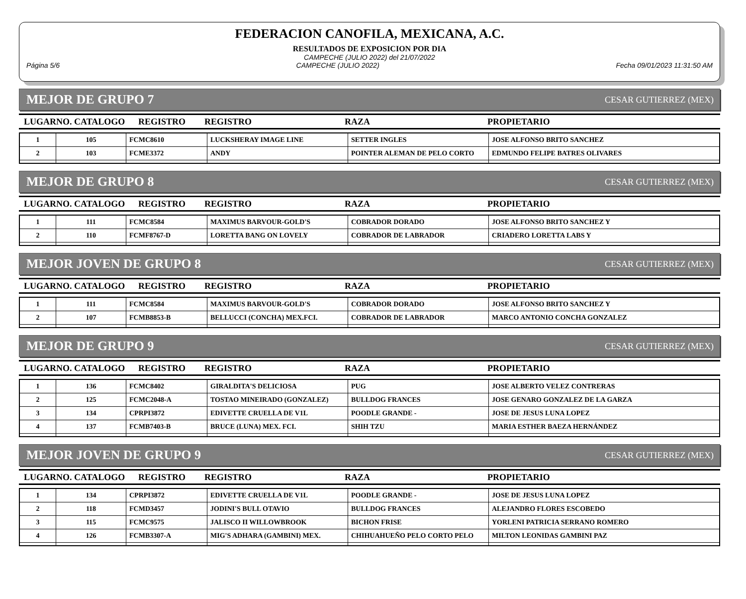FEDERACION CANOFILA, MEXICANA, A.C.
RESULTADOS DE EXPOSICION POR DIA
CAMPECHE (JULIO 2022) del 21/07/2022
Página 5/6 CAMPECHE (JULIO 2022) Fecha 09/01/2023 11:31:50 AM
MEJOR DE GRUPO 7 CESAR GUTIERREZ (MEX)
LUGARNO. CATALOGO REGISTRO REGISTRO RAZA PROPIETARIO
| 1 | 105 | FCMC8610 | LUCKSHERAY IMAGE LINE | SETTER INGLES | JOSE ALFONSO BRITO SANCHEZ |
| 2 | 103 | FCME3372 | ANDY | POINTER ALEMAN DE PELO CORTO | EDMUNDO FELIPE BATRES OLIVARES |
MEJOR DE GRUPO 8 CESAR GUTIERREZ (MEX)
LUGARNO. CATALOGO REGISTRO REGISTRO RAZA PROPIETARIO
| 1 | 111 | FCMC8584 | MAXIMUS BARVOUR-GOLD'S | COBRADOR DORADO | JOSE ALFONSO BRITO SANCHEZ Y |
| 2 | 110 | FCMF8767-D | LORETTA BANG ON LOVELY | COBRADOR DE LABRADOR | CRIADERO LORETTA LABS Y |
MEJOR JOVEN DE GRUPO 8 CESAR GUTIERREZ (MEX)
LUGARNO. CATALOGO REGISTRO REGISTRO RAZA PROPIETARIO
| 1 | 111 | FCMC8584 | MAXIMUS BARVOUR-GOLD'S | COBRADOR DORADO | JOSE ALFONSO BRITO SANCHEZ Y |
| 2 | 107 | FCMB8853-B | BELLUCCI (CONCHA) MEX.FCI. | COBRADOR DE LABRADOR | MARCO ANTONIO CONCHA GONZALEZ |
MEJOR DE GRUPO 9 CESAR GUTIERREZ (MEX)
LUGARNO. CATALOGO REGISTRO REGISTRO RAZA PROPIETARIO
| 1 | 136 | FCMC8402 | GIRALDITA'S DELICIOSA | PUG | JOSE ALBERTO VELEZ CONTRERAS |
| 2 | 125 | FCMC2048-A | TOSTAO MINEIRADO (GONZALEZ) | BULLDOG FRANCES | JOSE GENARO GONZALEZ DE LA GARZA |
| 3 | 134 | CPRPI3872 | EDIVETTE CRUELLA DE V1L | POODLE GRANDE - | JOSE DE JESUS LUNA LOPEZ |
| 4 | 137 | FCMB7403-B | BRUCE (LUNA) MEX. FCI. | SHIH TZU | MARIA ESTHER BAEZA HERNÁNDEZ |
MEJOR JOVEN DE GRUPO 9 CESAR GUTIERREZ (MEX)
LUGARNO. CATALOGO REGISTRO REGISTRO RAZA PROPIETARIO
| 1 | 134 | CPRPI3872 | EDIVETTE CRUELLA DE V1L | POODLE GRANDE - | JOSE DE JESUS LUNA LOPEZ |
| 2 | 118 | FCMD3457 | JODINI'S BULL OTAVIO | BULLDOG FRANCES | ALEJANDRO FLORES ESCOBEDO |
| 3 | 115 | FCMC9575 | JALISCO II WILLOWBROOK | BICHON FRISE | YORLENI PATRICIA SERRANO ROMERO |
| 4 | 126 | FCMB3307-A | MIG'S ADHARA (GAMBINI) MEX. | CHIHUAHUEÑO PELO CORTO PELO | MILTON LEONIDAS GAMBINI PAZ |